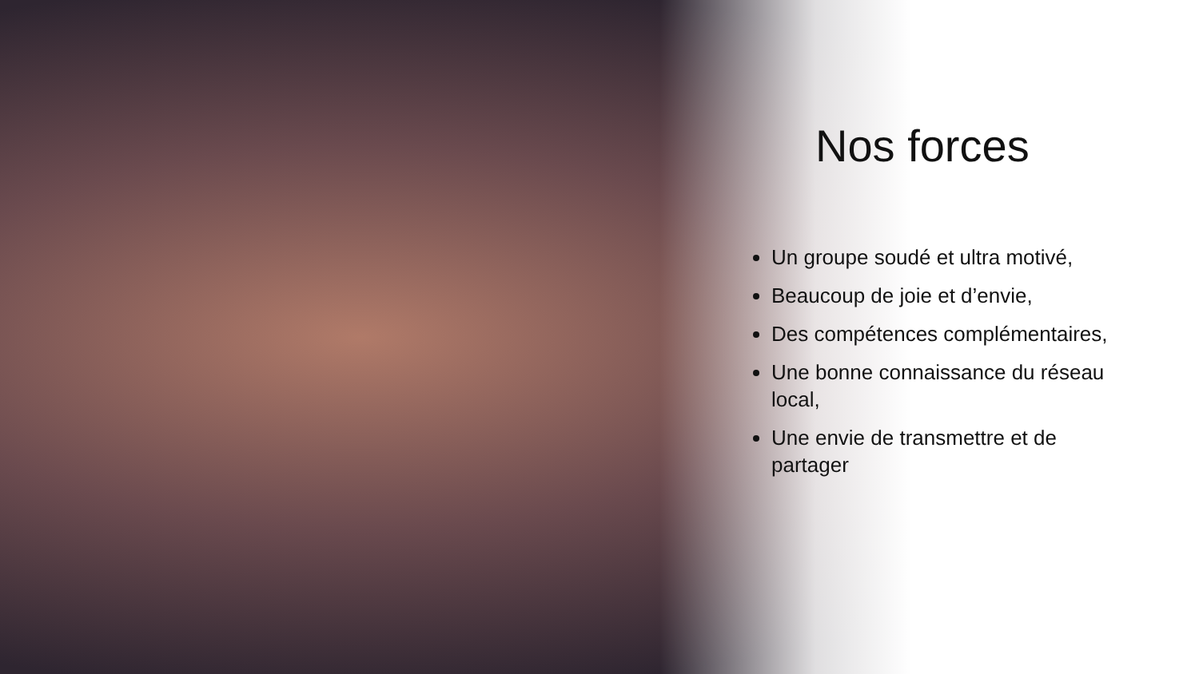Nos forces
Un groupe soudé et ultra motivé,
Beaucoup de joie et d’envie,
Des compétences complémentaires,
Une bonne connaissance du réseau local,
Une envie de transmettre et de partager